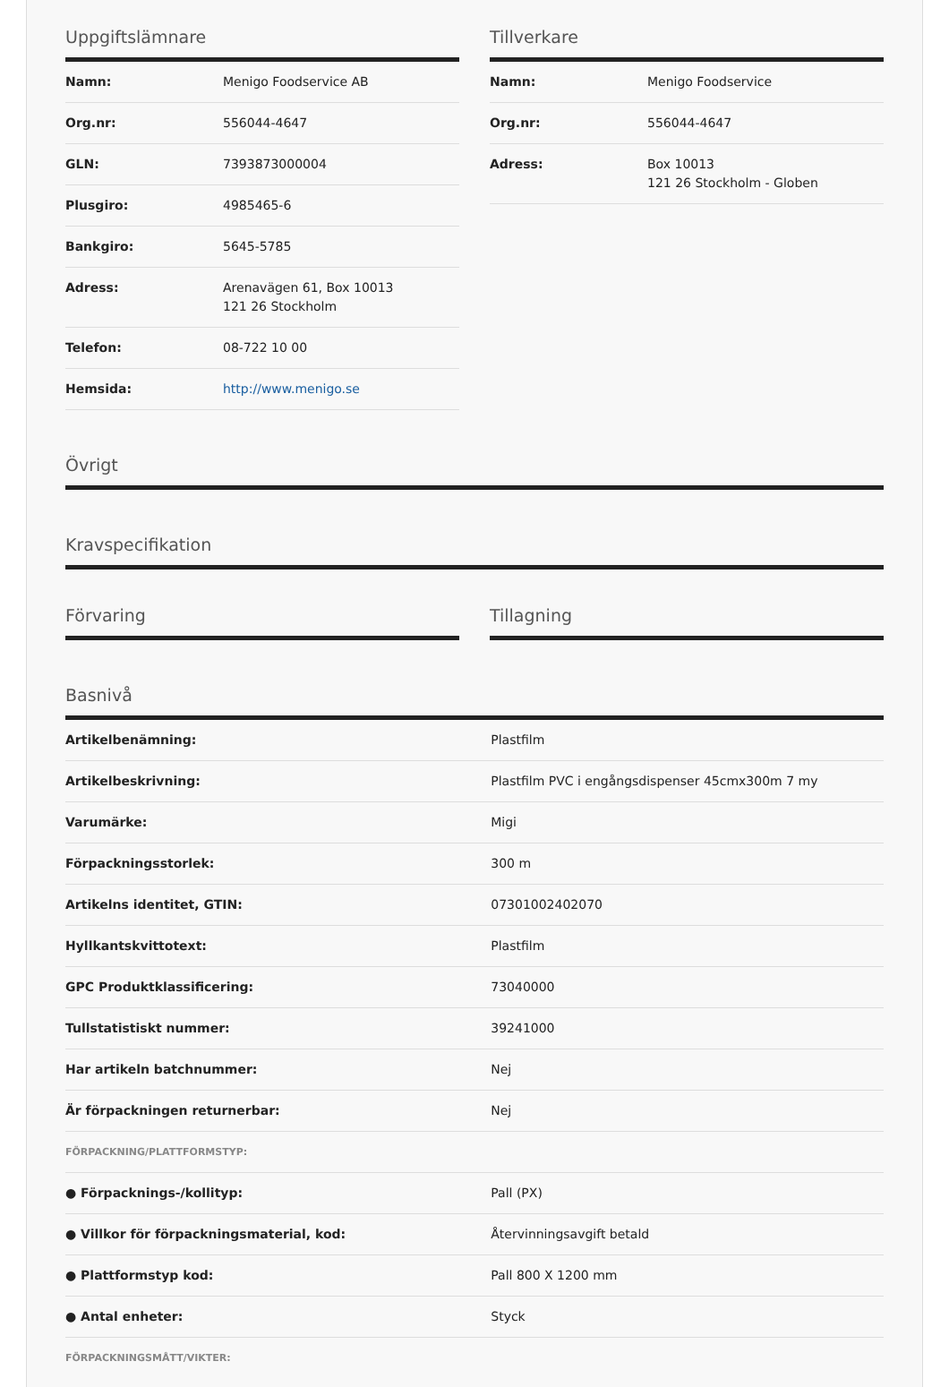Uppgiftslämnare
| Namn: | Menigo Foodservice AB |
| Org.nr: | 556044-4647 |
| GLN: | 7393873000004 |
| Plusgiro: | 4985465-6 |
| Bankgiro: | 5645-5785 |
| Adress: | Arenavägen 61, Box 10013 121 26 Stockholm |
| Telefon: | 08-722 10 00 |
| Hemsida: | http://www.menigo.se |
Tillverkare
| Namn: | Menigo Foodservice |
| Org.nr: | 556044-4647 |
| Adress: | Box 10013 121 26 Stockholm - Globen |
Övrigt
Kravspecifikation
Förvaring Tillagning
Basnivå
| Artikelbenämning: | Plastfilm |
| Artikelbeskrivning: | Plastfilm PVC i engångsdispenser 45cmx300m 7 my |
| Varumärke: | Migi |
| Förpackningsstorlek: | 300 m |
| Artikelns identitet, GTIN: | 07301002402070 |
| Hyllkantskvittotext: | Plastfilm |
| GPC Produktklassificering: | 73040000 |
| Tullstatistiskt nummer: | 39241000 |
| Har artikeln batchnummer: | Nej |
| Är förpackningen returnerbar: | Nej |
| FÖRPACKNING/PLATTFORMSTYP: | |
| ● Förpacknings-/kollityp: | Pall (PX) |
| ● Villkor för förpackningsmaterial, kod: | Återvinningsavgift betald |
| ● Plattformstyp kod: | Pall 800 X 1200 mm |
| ● Antal enheter: | Styck |
| FÖRPACKNINGSMÅTT/VIKTER: | |